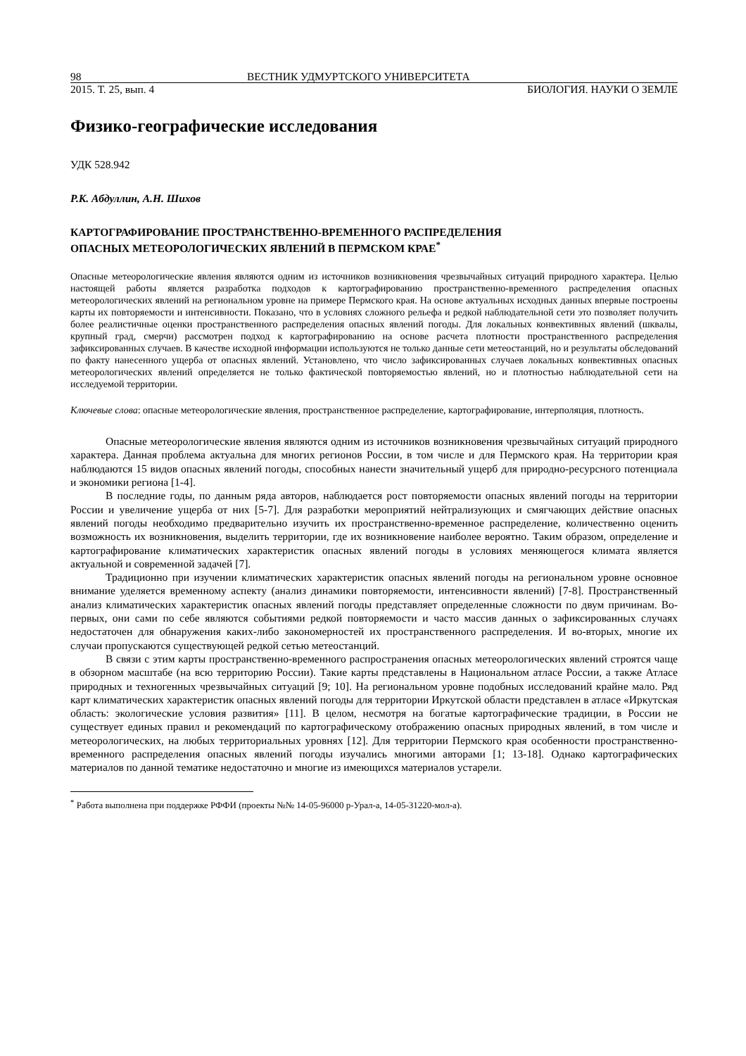98 ВЕСТНИК УДМУРТСКОГО УНИВЕРСИТЕТА
2015. Т. 25, вып. 4 БИОЛОГИЯ. НАУКИ О ЗЕМЛЕ
Физико-географические исследования
УДК 528.942
Р.К. Абдуллин, А.Н. Шихов
КАРТОГРАФИРОВАНИЕ ПРОСТРАНСТВЕННО-ВРЕМЕННОГО РАСПРЕДЕЛЕНИЯ
ОПАСНЫХ МЕТЕОРОЛОГИЧЕСКИХ ЯВЛЕНИЙ В ПЕРМСКОМ КРАЕ<sup>*</sup>
Опасные метеорологические явления являются одним из источников возникновения чрезвычайных ситуаций природного характера. Целью настоящей работы является разработка подходов к картографированию пространственно-временного распределения опасных метеорологических явлений на региональном уровне на примере Пермского края. На основе актуальных исходных данных впервые построены карты их повторяемости и интенсивности. Показано, что в условиях сложного рельефа и редкой наблюдательной сети это позволяет получить более реалистичные оценки пространственного распределения опасных явлений погоды. Для локальных конвективных явлений (шквалы, крупный град, смерчи) рассмотрен подход к картографированию на основе расчета плотности пространственного распределения зафиксированных случаев. В качестве исходной информации используются не только данные сети метеостанций, но и результаты обследований по факту нанесенного ущерба от опасных явлений. Установлено, что число зафиксированных случаев локальных конвективных опасных метеорологических явлений определяется не только фактической повторяемостью явлений, но и плотностью наблюдательной сети на исследуемой территории.
Ключевые слова: опасные метеорологические явления, пространственное распределение, картографирование, интерполяция, плотность.
Опасные метеорологические явления являются одним из источников возникновения чрезвычайных ситуаций природного характера. Данная проблема актуальна для многих регионов России, в том числе и для Пермского края. На территории края наблюдаются 15 видов опасных явлений погоды, способных нанести значительный ущерб для природно-ресурсного потенциала и экономики региона [1-4].
В последние годы, по данным ряда авторов, наблюдается рост повторяемости опасных явлений погоды на территории России и увеличение ущерба от них [5-7]. Для разработки мероприятий нейтрализующих и смягчающих действие опасных явлений погоды необходимо предварительно изучить их пространственно-временное распределение, количественно оценить возможность их возникновения, выделить территории, где их возникновение наиболее вероятно. Таким образом, определение и картографирование климатических характеристик опасных явлений погоды в условиях меняющегося климата является актуальной и современной задачей [7].
Традиционно при изучении климатических характеристик опасных явлений погоды на региональном уровне основное внимание уделяется временному аспекту (анализ динамики повторяемости, интенсивности явлений) [7-8]. Пространственный анализ климатических характеристик опасных явлений погоды представляет определенные сложности по двум причинам. Во-первых, они сами по себе являются событиями редкой повторяемости и часто массив данных о зафиксированных случаях недостаточен для обнаружения каких-либо закономерностей их пространственного распределения. И во-вторых, многие их случаи пропускаются существующей редкой сетью метеостанций.
В связи с этим карты пространственно-временного распространения опасных метеорологических явлений строятся чаще в обзорном масштабе (на всю территорию России). Такие карты представлены в Национальном атласе России, а также Атласе природных и техногенных чрезвычайных ситуаций [9; 10]. На региональном уровне подобных исследований крайне мало. Ряд карт климатических характеристик опасных явлений погоды для территории Иркутской области представлен в атласе «Иркутская область: экологические условия развития» [11]. В целом, несмотря на богатые картографические традиции, в России не существует единых правил и рекомендаций по картографическому отображению опасных природных явлений, в том числе и метеорологических, на любых территориальных уровнях [12]. Для территории Пермского края особенности пространственно-временного распределения опасных явлений погоды изучались многими авторами [1; 13-18]. Однако картографических материалов по данной тематике недостаточно и многие из имеющихся материалов устарели.
<sup>*</sup> Работа выполнена при поддержке РФФИ (проекты №№ 14-05-96000 р-Урал-а, 14-05-31220-мол-а).